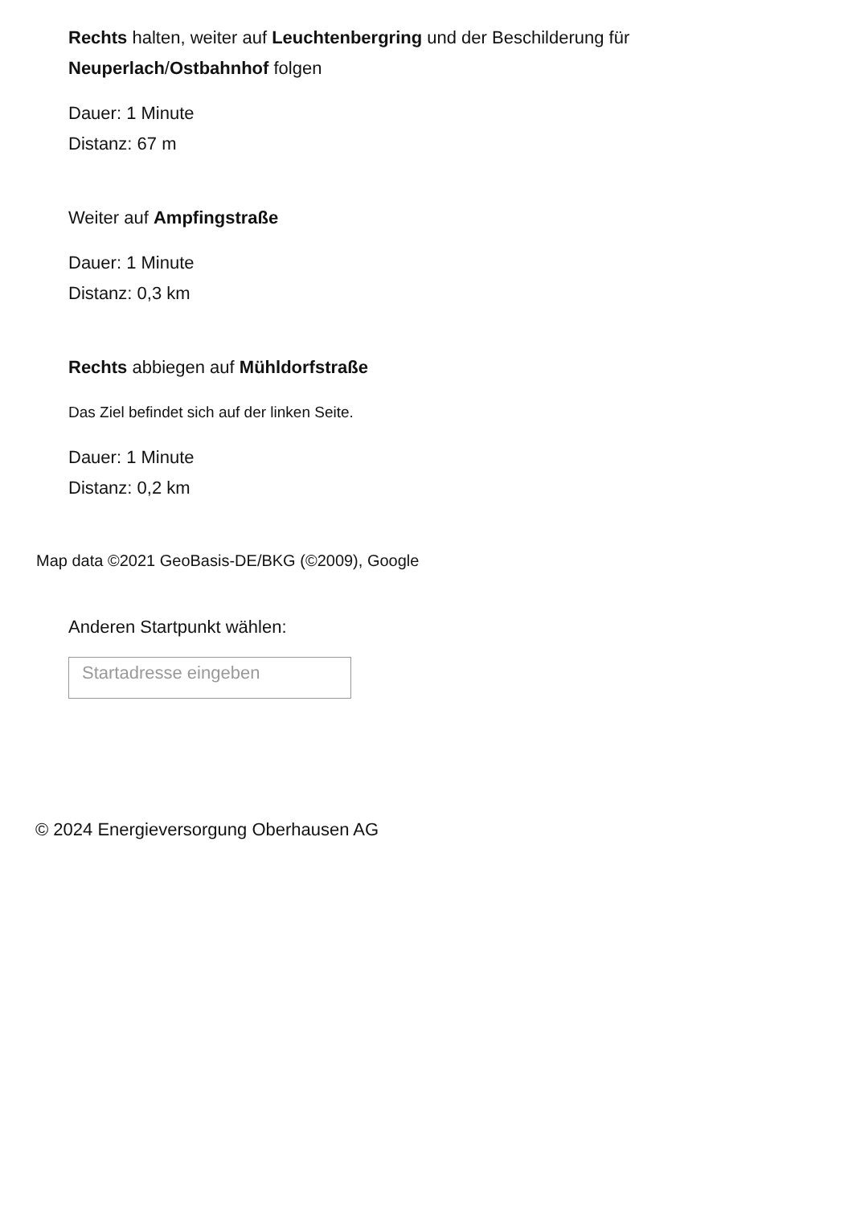Rechts halten, weiter auf Leuchtenbergring und der Beschilderung für
Neuperlach/Ostbahnhof folgen
Dauer: 1 Minute
Distanz: 67 m
Weiter auf Ampfingstraße
Dauer: 1 Minute
Distanz: 0,3 km
Rechts abbiegen auf Mühldorfstraße
Das Ziel befindet sich auf der linken Seite.
Dauer: 1 Minute
Distanz: 0,2 km
Map data ©2021 GeoBasis-DE/BKG (©2009), Google
Anderen Startpunkt wählen:
Startadresse eingeben
© 2024 Energieversorgung Oberhausen AG